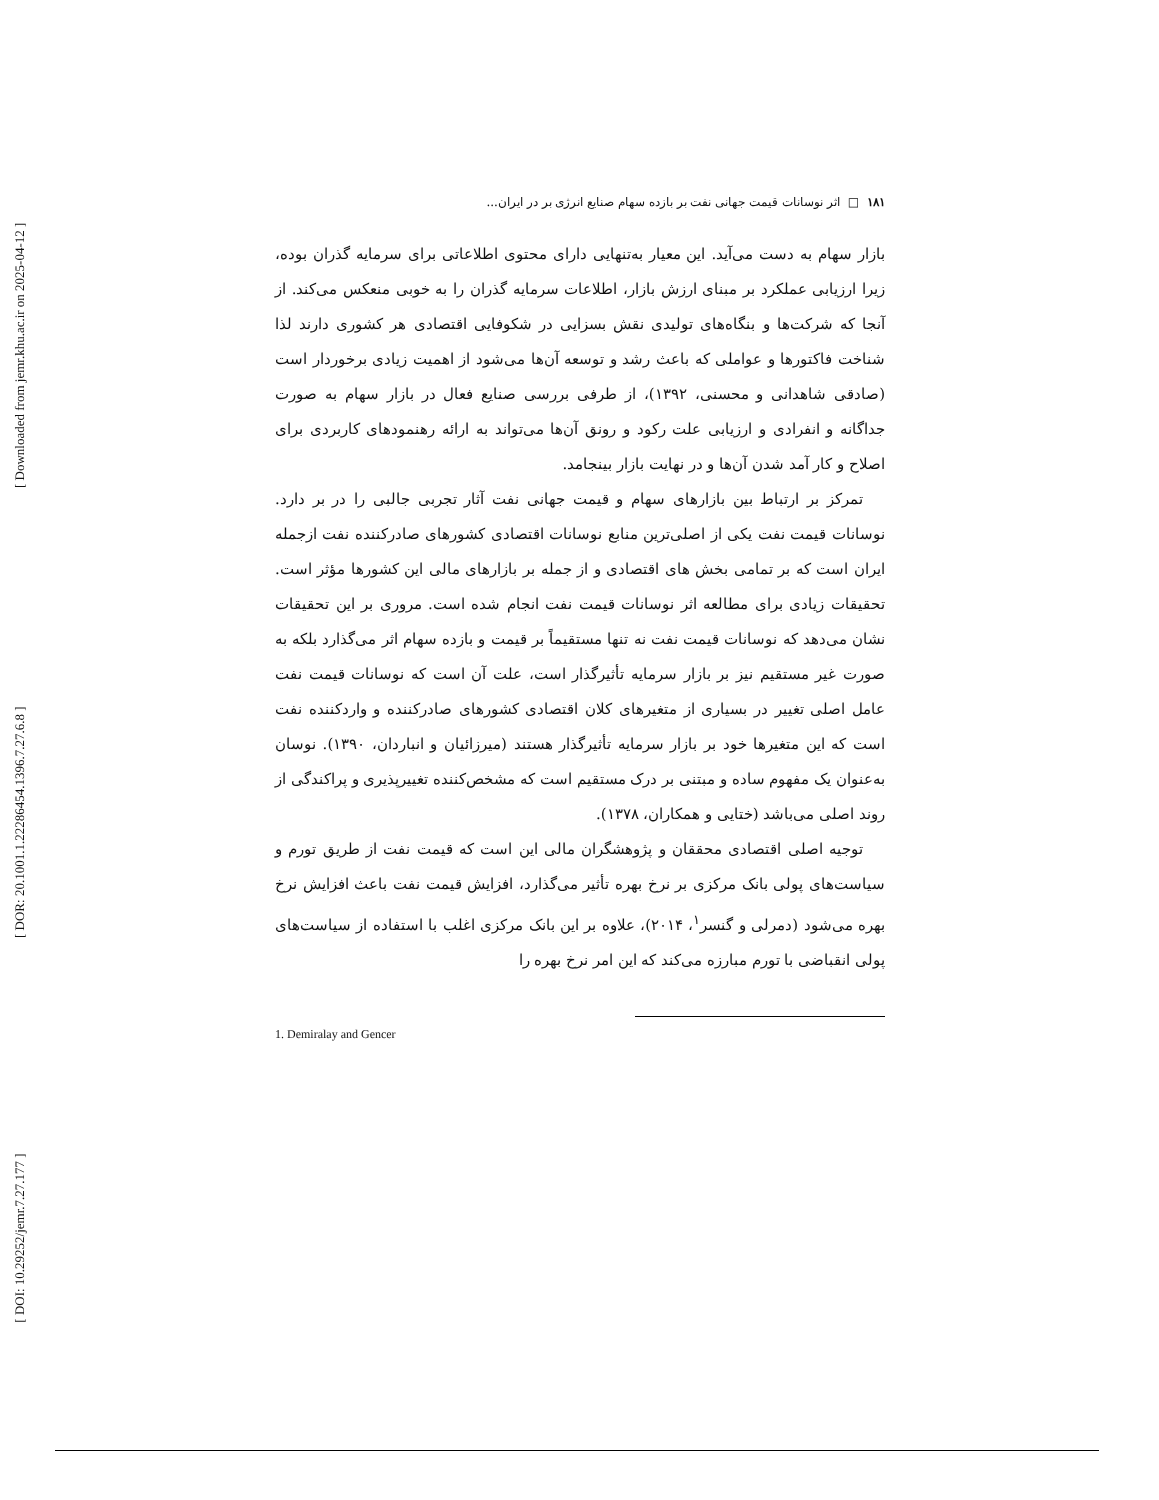[ Downloaded from jemr.khu.ac.ir on 2025-04-12 ]
[ DOR: 20.1001.1.22286454.1396.7.27.6.8 ]
[ DOI: 10.29252/jemr.7.27.177 ]
۱۸۱ □ اثر نوسانات قیمت جهانی نفت بر بازده سهام صنایع انرژی بر در ایران...
بازار سهام به دست می‌آید. این معیار به‌تنهایی دارای محتوی اطلاعاتی برای سرمایه گذران بوده، زیرا ارزیابی عملکرد بر مبنای ارزش بازار، اطلاعات سرمایه گذران را به خوبی منعکس می‌کند. از آنجا که شرکت‌ها و بنگاه‌های تولیدی نقش بسزایی در شکوفایی اقتصادی هر کشوری دارند لذا شناخت فاکتورها و عواملی که باعث رشد و توسعه آن‌ها می‌شود از اهمیت زیادی برخوردار است (صادقی شاهدانی و محسنی، ۱۳۹۲)، از طرفی بررسی صنایع فعال در بازار سهام به صورت جداگانه و انفرادی و ارزیابی علت رکود و رونق آن‌ها می‌تواند به ارائه رهنمودهای کاربردی برای اصلاح و کار آمد شدن آن‌ها و در نهایت بازار بینجامد.
تمرکز بر ارتباط بین بازارهای سهام و قیمت جهانی نفت آثار تجربی جالبی را در بر دارد. نوسانات قیمت نفت یکی از اصلی‌ترین منابع نوسانات اقتصادی کشورهای صادرکننده نفت ازجمله ایران است که بر تمامی بخش های اقتصادی و از جمله بر بازارهای مالی این کشورها مؤثر است. تحقیقات زیادی برای مطالعه اثر نوسانات قیمت نفت انجام شده است. مروری بر این تحقیقات نشان می‌دهد که نوسانات قیمت نفت نه تنها مستقیماً بر قیمت و بازده سهام اثر می‌گذارد بلکه به صورت غیر مستقیم نیز بر بازار سرمایه تأثیرگذار است، علت آن است که نوسانات قیمت نفت عامل اصلی تغییر در بسیاری از متغیرهای کلان اقتصادی کشورهای صادرکننده و واردکننده نفت است که این متغیرها خود بر بازار سرمایه تأثیرگذار هستند (میرزائیان و انباردان، ۱۳۹۰). نوسان به‌عنوان یک مفهوم ساده و مبتنی بر درک مستقیم است که مشخص‌کننده تغییرپذیری و پراکندگی از روند اصلی می‌باشد (ختایی و همکاران، ۱۳۷۸).
توجیه اصلی اقتصادی محققان و پژوهشگران مالی این است که قیمت نفت از طریق تورم و سیاست‌های پولی بانک مرکزی بر نرخ بهره تأثیر می‌گذارد، افزایش قیمت نفت باعث افزایش نرخ بهره می‌شود (دمرلی و گنسر<sup>۱</sup>، ۲۰۱۴)، علاوه بر این بانک مرکزی اغلب با استفاده از سیاست‌های پولی انقباضی با تورم مبارزه می‌کند که این امر نرخ بهره را
1. Demiralay and Gencer